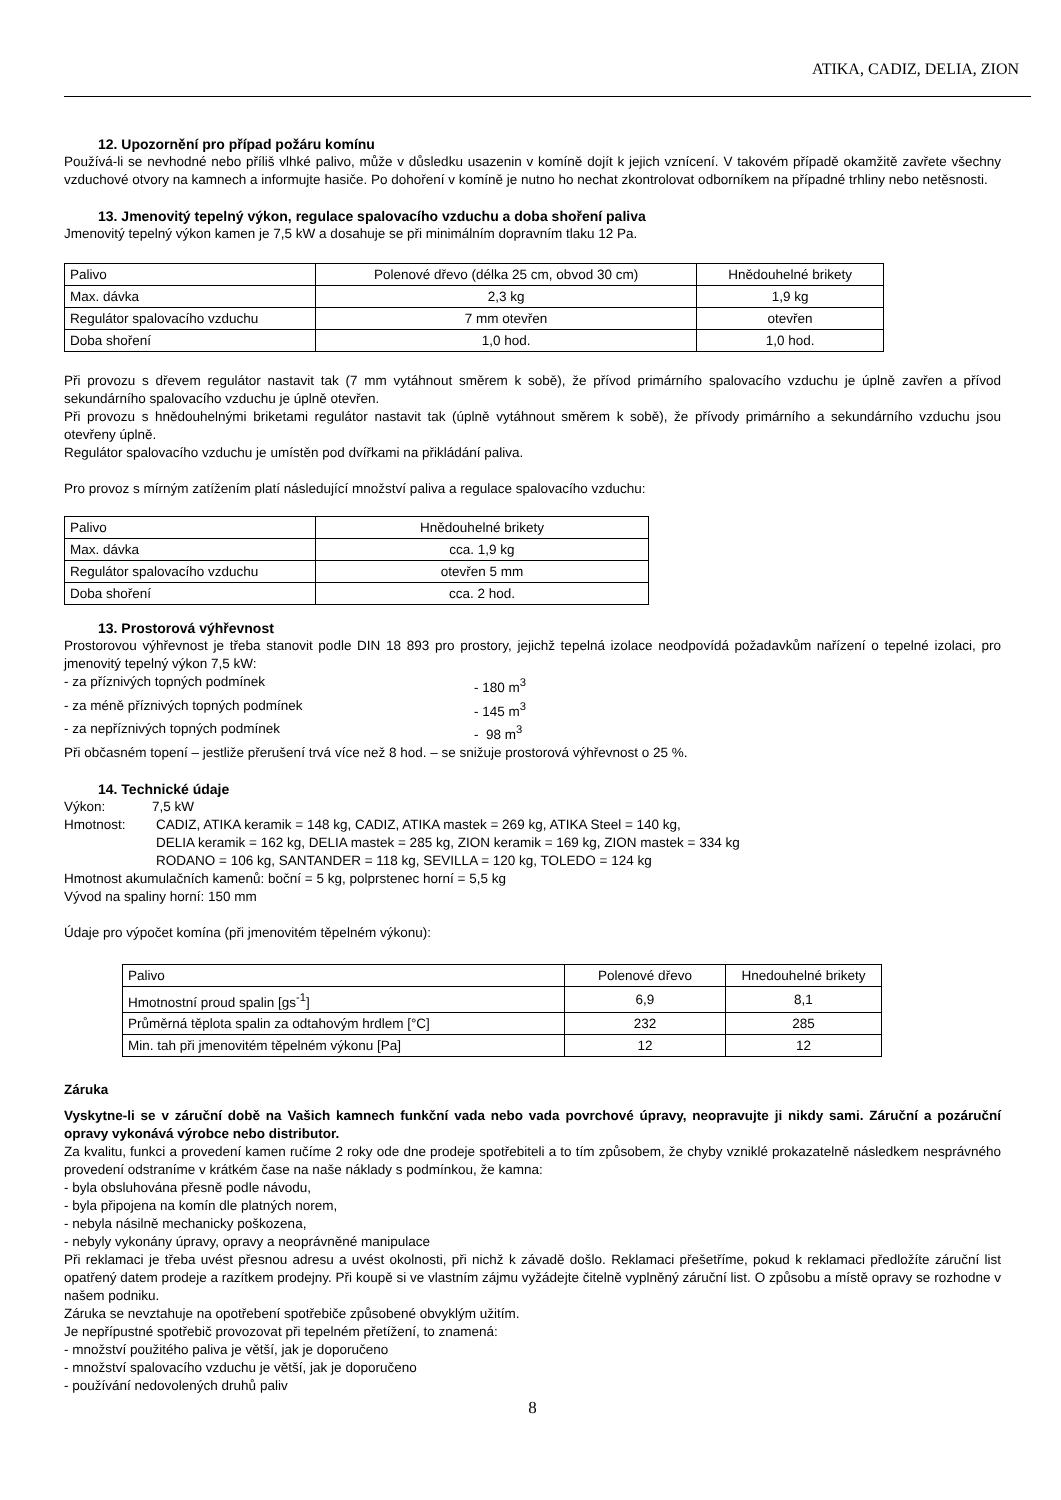ATIKA, CADIZ, DELIA, ZION
12. Upozornění pro případ požáru komínu
Používá-li se nevhodné nebo příliš vlhké palivo, může v důsledku usazenin v komíně dojít k jejich vznícení. V takovém případě okamžitě zavřete všechny vzduchové otvory na kamnech a informujte hasiče. Po dohoření v komíně je nutno ho nechat zkontrolovat odborníkem na případné trhliny nebo netěsnosti.
13. Jmenovitý tepelný výkon, regulace spalovacího vzduchu a doba shoření paliva
Jmenovitý tepelný výkon kamen je 7,5 kW a dosahuje se při minimálním dopravním tlaku 12 Pa.
| Palivo | Polenové dřevo (délka 25 cm, obvod 30 cm) | Hnědouhelné brikety |
| Max. dávka | 2,3 kg | 1,9 kg |
| Regulátor spalovacího vzduchu | 7 mm otevřen | otevřen |
| Doba shoření | 1,0 hod. | 1,0 hod. |
Při provozu s dřevem regulátor nastavit tak (7 mm vytáhnout směrem k sobě), že přívod primárního spalovacího vzduchu je úplně zavřen a přívod sekundárního spalovacího vzduchu je úplně otevřen.
Při provozu s hnědouhelnými briketami regulátor nastavit tak (úplně vytáhnout směrem k sobě), že přívody primárního a sekundárního vzduchu jsou otevřeny úplně.
Regulátor spalovacího vzduchu je umístěn pod dvířkami na přikládání paliva.
Pro provoz s mírným zatížením platí následující množství paliva a regulace spalovacího vzduchu:
| Palivo | Hnědouhelné brikety |
| Max. dávka | cca. 1,9 kg |
| Regulátor spalovacího vzduchu | otevřen 5 mm |
| Doba shoření | cca. 2 hod. |
13. Prostorová výhřevnost
Prostorovou výhřevnost je třeba stanovit podle DIN 18 893 pro prostory, jejichž tepelná izolace neodpovídá požadavkům nařízení o tepelné izolaci, pro jmenovitý tepelný výkon 7,5 kW:
- za příznivých topných podmínek - 180 m<sup>3</sup>
- za méně příznivých topných podmínek - 145 m<sup>3</sup>
- za nepříznivých topných podmínek - 98 m<sup>3</sup>
Při občasném topení – jestliže přerušení trvá více než 8 hod. – se snižuje prostorová výhřevnost o 25 %.
14. Technické údaje
Výkon: 7,5 kW
Hmotnost: CADIZ, ATIKA keramik = 148 kg, CADIZ, ATIKA mastek = 269 kg, ATIKA Steel = 140 kg,
DELIA keramik = 162 kg, DELIA mastek = 285 kg, ZION keramik = 169 kg, ZION mastek = 334 kg
RODANO = 106 kg, SANTANDER = 118 kg, SEVILLA = 120 kg, TOLEDO = 124 kg
Hmotnost akumulačních kamenů: boční = 5 kg, polprstenec horní = 5,5 kg
Vývod na spaliny horní: 150 mm
Údaje pro výpočet komína (při jmenovitém těpelném výkonu):
| Palivo | Polenové dřevo | Hnedouhelné brikety |
| Hmotnostní proud spalin [gs<sup>-1</sup>] | 6,9 | 8,1 |
| Průměrná těplota spalin za odtahovým hrdlem [°C] | 232 | 285 |
| Min. tah při jmenovitém těpelném výkonu [Pa] | 12 | 12 |
Záruka
Vyskytne-li se v záruční době na Vašich kamnech funkční vada nebo vada povrchové úpravy, neopravujte ji nikdy sami. Záruční a pozáruční opravy vykonává výrobce nebo distributor.
Za kvalitu, funkci a provedení kamen ručíme 2 roky ode dne prodeje spotřebiteli a to tím způsobem, že chyby vzniklé prokazatelně následkem nesprávného provedení odstraníme v krátkém čase na naše náklady s podmínkou, že kamna:
- byla obsluhována přesně podle návodu,
- byla připojena na komín dle platných norem,
- nebyla násilně mechanicky poškozena,
- nebyly vykonány úpravy, opravy a neoprávněné manipulace
Při reklamaci je třeba uvést přesnou adresu a uvést okolnosti, při nichž k závadě došlo. Reklamaci přešetříme, pokud k reklamaci předložíte záruční list opatřený datem prodeje a razítkem prodejny. Při koupě si ve vlastním zájmu vyžádejte čitelně vyplněný záruční list. O způsobu a místě opravy se rozhodne v našem podniku.
Záruka se nevztahuje na opotřebení spotřebiče způsobené obvyklým užitím.
Je nepřípustné spotřebič provozovat při tepelném přetížení, to znamená:
- množství použitého paliva je větší, jak je doporučeno
- množství spalovacího vzduchu je větší, jak je doporučeno
- používání nedovolených druhů paliv
8